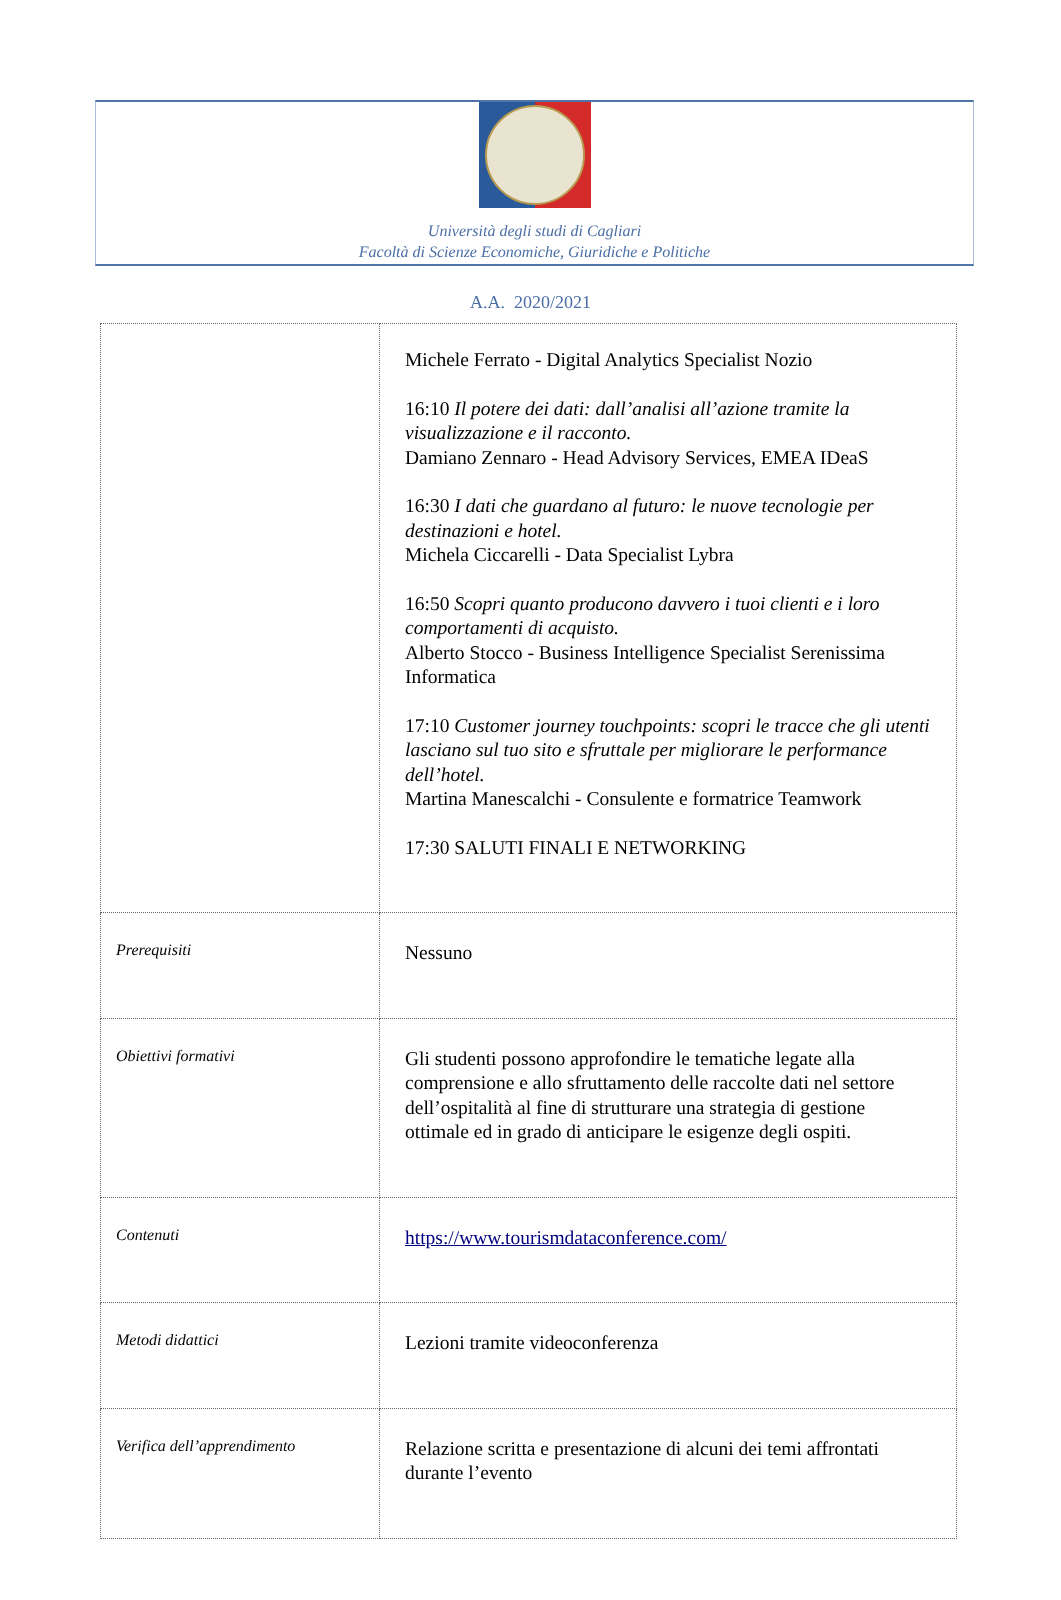Università degli studi di Cagliari
Facoltà di Scienze Economiche, Giuridiche e Politiche
A.A. 2020/2021
| | Michele Ferrato - Digital Analytics Specialist Nozio 16:10 Il potere dei dati: dall’analisi all’azione tramite la visualizzazione e il racconto. Damiano Zennaro - Head Advisory Services, EMEA IDeaS 16:30 I dati che guardano al futuro: le nuove tecnologie per destinazioni e hotel. Michela Ciccarelli - Data Specialist Lybra 16:50 Scopri quanto producono davvero i tuoi clienti e i loro comportamenti di acquisto. Alberto Stocco - Business Intelligence Specialist Serenissima Informatica 17:10 Customer journey touchpoints: scopri le tracce che gli utenti lasciano sul tuo sito e sfruttale per migliorare le performance dell’hotel. Martina Manescalchi - Consulente e formatrice Teamwork 17:30 SALUTI FINALI E NETWORKING |
| Prerequisiti | Nessuno |
| Obiettivi formativi | Gli studenti possono approfondire le tematiche legate alla comprensione e allo sfruttamento delle raccolte dati nel settore dell’ospitalità al fine di strutturare una strategia di gestione ottimale ed in grado di anticipare le esigenze degli ospiti. |
| Contenuti | https://www.tourismdataconference.com/ |
| Metodi didattici | Lezioni tramite videoconferenza |
| Verifica dell’apprendimento | Relazione scritta e presentazione di alcuni dei temi affrontati durante l’evento |